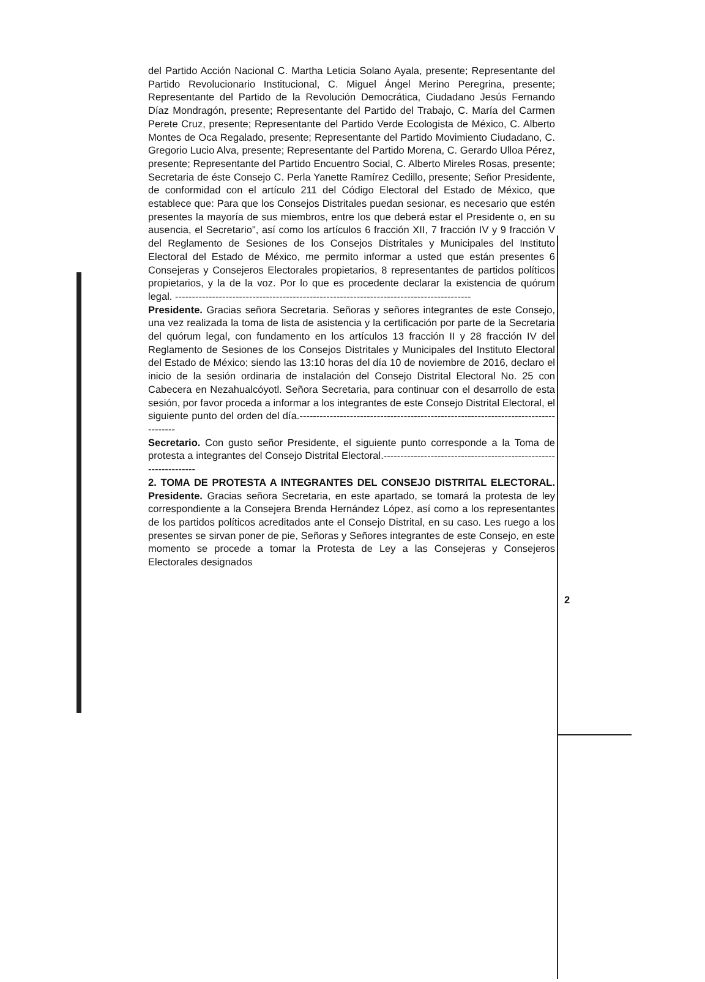del Partido Acción Nacional C. Martha Leticia Solano Ayala, presente; Representante del Partido Revolucionario Institucional, C. Miguel Ángel Merino Peregrina, presente; Representante del Partido de la Revolución Democrática, Ciudadano Jesús Fernando Díaz Mondragón, presente; Representante del Partido del Trabajo, C. María del Carmen Perete Cruz, presente; Representante del Partido Verde Ecologista de México, C. Alberto Montes de Oca Regalado, presente; Representante del Partido Movimiento Ciudadano, C. Gregorio Lucio Alva, presente; Representante del Partido Morena, C. Gerardo Ulloa Pérez, presente; Representante del Partido Encuentro Social, C. Alberto Mireles Rosas, presente; Secretaria de éste Consejo C. Perla Yanette Ramírez Cedillo, presente; Señor Presidente, de conformidad con el artículo 211 del Código Electoral del Estado de México, que establece que: Para que los Consejos Distritales puedan sesionar, es necesario que estén presentes la mayoría de sus miembros, entre los que deberá estar el Presidente o, en su ausencia, el Secretario", así como los artículos 6 fracción XII, 7 fracción IV y 9 fracción V del Reglamento de Sesiones de los Consejos Distritales y Municipales del Instituto Electoral del Estado de México, me permito informar a usted que están presentes 6 Consejeras y Consejeros Electorales propietarios, 8 representantes de partidos políticos propietarios, y la de la voz. Por lo que es procedente declarar la existencia de quórum legal. ----------------------------------------------------------------------------------------
Presidente. Gracias señora Secretaria. Señoras y señores integrantes de este Consejo, una vez realizada la toma de lista de asistencia y la certificación por parte de la Secretaria del quórum legal, con fundamento en los artículos 13 fracción II y 28 fracción IV del Reglamento de Sesiones de los Consejos Distritales y Municipales del Instituto Electoral del Estado de México; siendo las 13:10 horas del día 10 de noviembre de 2016, declaro el inicio de la sesión ordinaria de instalación del Consejo Distrital Electoral No. 25 con Cabecera en Nezahualcóyotl. Señora Secretaria, para continuar con el desarrollo de esta sesión, por favor proceda a informar a los integrantes de este Consejo Distrital Electoral, el siguiente punto del orden del día.------------------------------------------------------------------------------------
Secretario. Con gusto señor Presidente, el siguiente punto corresponde a la Toma de protesta a integrantes del Consejo Distrital Electoral.-----------------------------------------------------------------
2. TOMA DE PROTESTA A INTEGRANTES DEL CONSEJO DISTRITAL ELECTORAL. Presidente. Gracias señora Secretaria, en este apartado, se tomará la protesta de ley correspondiente a la Consejera Brenda Hernández López, así como a los representantes de los partidos políticos acreditados ante el Consejo Distrital, en su caso. Les ruego a los presentes se sirvan poner de pie, Señoras y Señores integrantes de este Consejo, en este momento se procede a tomar la Protesta de Ley a las Consejeras y Consejeros Electorales designados
2